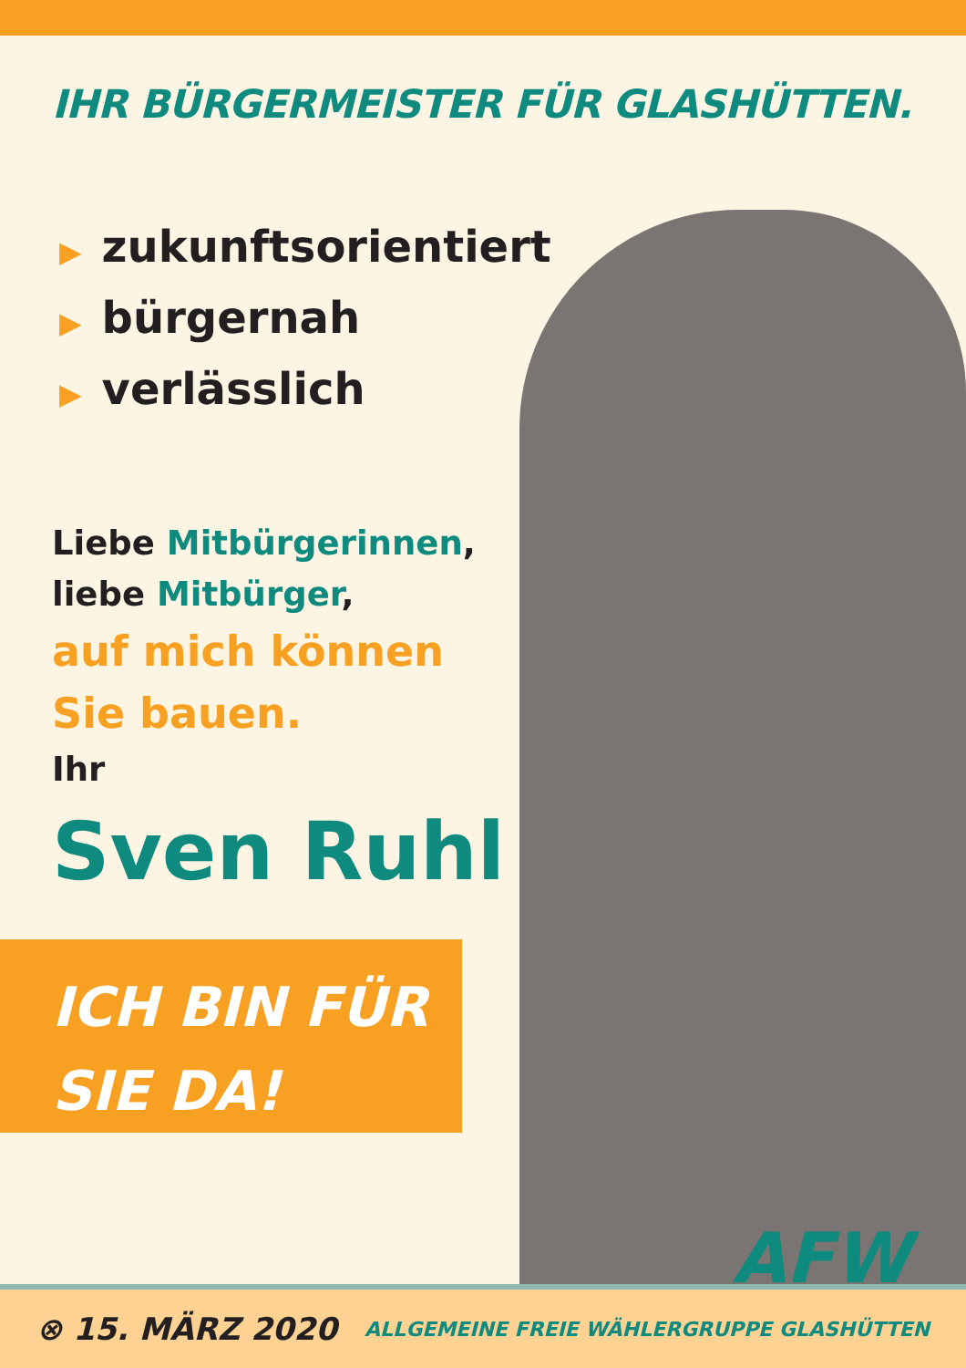IHR BÜRGERMEISTER FÜR GLASHÜTTEN.
▶ zukunftsorientiert
▶ bürgernah
▶ verlässlich
Liebe Mitbürgerinnen,
liebe Mitbürger,
auf mich können
Sie bauen.
Ihr
Sven Ruhl
ICH BIN FÜR
SIE DA!
AFW
⊗ 15. MÄRZ 2020
ALLGEMEINE FREIE WÄHLERGRUPPE GLASHÜTTEN